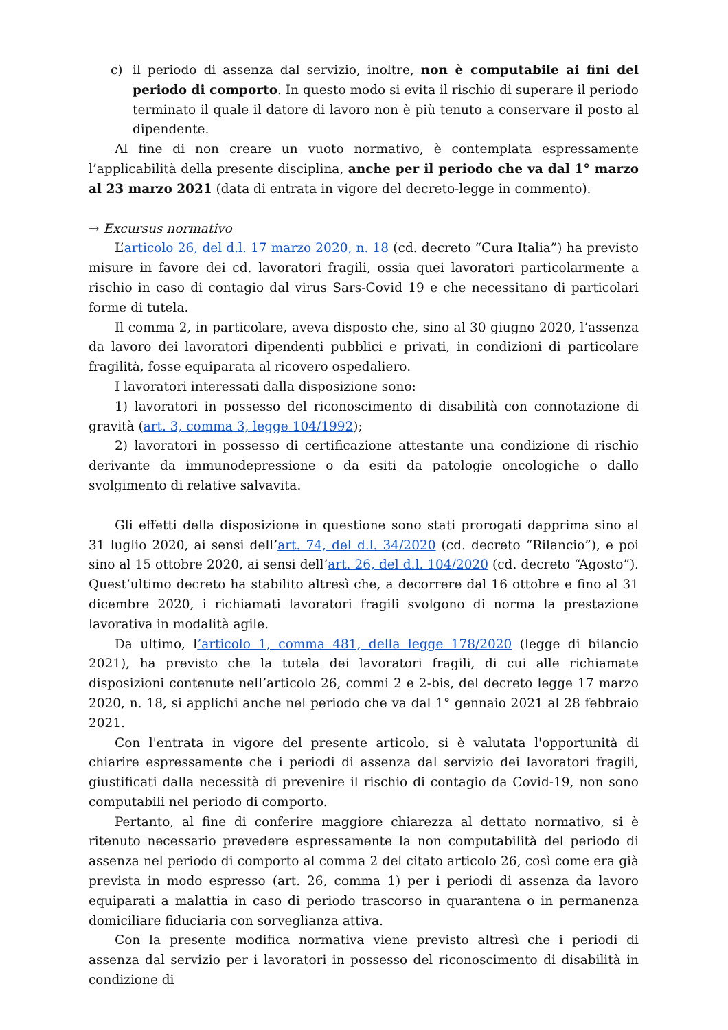c) il periodo di assenza dal servizio, inoltre, non è computabile ai fini del periodo di comporto. In questo modo si evita il rischio di superare il periodo terminato il quale il datore di lavoro non è più tenuto a conservare il posto al dipendente.
Al fine di non creare un vuoto normativo, è contemplata espressamente l’applicabilità della presente disciplina, anche per il periodo che va dal 1° marzo al 23 marzo 2021 (data di entrata in vigore del decreto-legge in commento).
→ Excursus normativo
L’articolo 26, del d.l. 17 marzo 2020, n. 18 (cd. decreto “Cura Italia”) ha previsto misure in favore dei cd. lavoratori fragili, ossia quei lavoratori particolarmente a rischio in caso di contagio dal virus Sars-Covid 19 e che necessitano di particolari forme di tutela.
Il comma 2, in particolare, aveva disposto che, sino al 30 giugno 2020, l’assenza da lavoro dei lavoratori dipendenti pubblici e privati, in condizioni di particolare fragilità, fosse equiparata al ricovero ospedaliero.
I lavoratori interessati dalla disposizione sono:
1) lavoratori in possesso del riconoscimento di disabilità con connotazione di gravità (art. 3, comma 3, legge 104/1992);
2) lavoratori in possesso di certificazione attestante una condizione di rischio derivante da immunodepressione o da esiti da patologie oncologiche o dallo svolgimento di relative salvavita.
Gli effetti della disposizione in questione sono stati prorogati dapprima sino al 31 luglio 2020, ai sensi dell’art. 74, del d.l. 34/2020 (cd. decreto “Rilancio”), e poi sino al 15 ottobre 2020, ai sensi dell’art. 26, del d.l. 104/2020 (cd. decreto “Agosto”). Quest’ultimo decreto ha stabilito altresì che, a decorrere dal 16 ottobre e fino al 31 dicembre 2020, i richiamati lavoratori fragili svolgono di norma la prestazione lavorativa in modalità agile.
Da ultimo, l’articolo 1, comma 481, della legge 178/2020 (legge di bilancio 2021), ha previsto che la tutela dei lavoratori fragili, di cui alle richiamate disposizioni contenute nell’articolo 26, commi 2 e 2-bis, del decreto legge 17 marzo 2020, n. 18, si applichi anche nel periodo che va dal 1° gennaio 2021 al 28 febbraio 2021.
Con l'entrata in vigore del presente articolo, si è valutata l'opportunità di chiarire espressamente che i periodi di assenza dal servizio dei lavoratori fragili, giustificati dalla necessità di prevenire il rischio di contagio da Covid-19, non sono computabili nel periodo di comporto.
Pertanto, al fine di conferire maggiore chiarezza al dettato normativo, si è ritenuto necessario prevedere espressamente la non computabilità del periodo di assenza nel periodo di comporto al comma 2 del citato articolo 26, così come era già prevista in modo espresso (art. 26, comma 1) per i periodi di assenza da lavoro equiparati a malattia in caso di periodo trascorso in quarantena o in permanenza domiciliare fiduciaria con sorveglianza attiva.
Con la presente modifica normativa viene previsto altresì che i periodi di assenza dal servizio per i lavoratori in possesso del riconoscimento di disabilità in condizione di